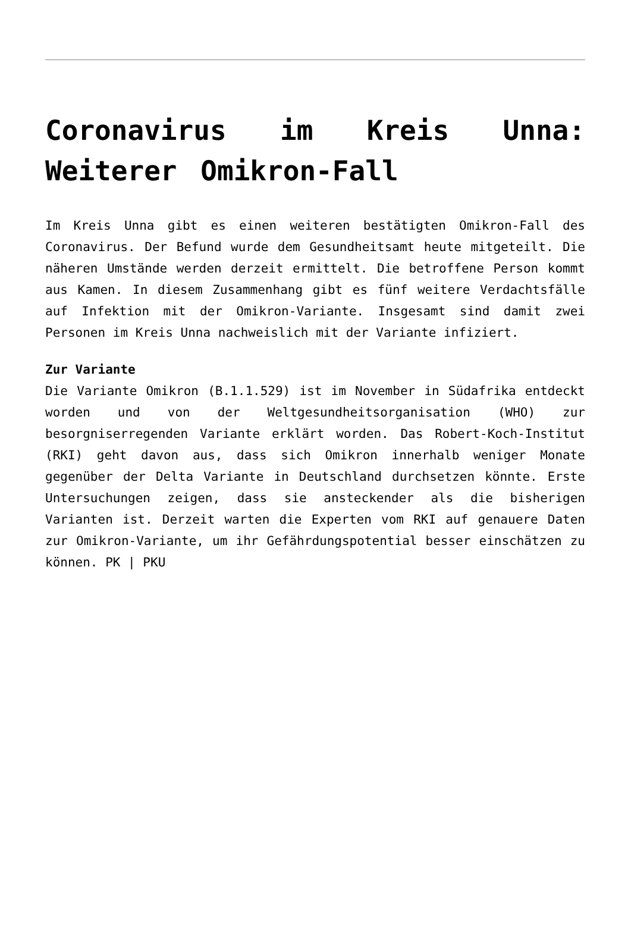Coronavirus im Kreis Unna: Weiterer Omikron-Fall
Im Kreis Unna gibt es einen weiteren bestätigten Omikron-Fall des Coronavirus. Der Befund wurde dem Gesundheitsamt heute mitgeteilt. Die näheren Umstände werden derzeit ermittelt. Die betroffene Person kommt aus Kamen. In diesem Zusammenhang gibt es fünf weitere Verdachtsfälle auf Infektion mit der Omikron-Variante. Insgesamt sind damit zwei Personen im Kreis Unna nachweislich mit der Variante infiziert.
Zur Variante
Die Variante Omikron (B.1.1.529) ist im November in Südafrika entdeckt worden und von der Weltgesundheitsorganisation (WHO) zur besorgniserregenden Variante erklärt worden. Das Robert-Koch-Institut (RKI) geht davon aus, dass sich Omikron innerhalb weniger Monate gegenüber der Delta Variante in Deutschland durchsetzen könnte. Erste Untersuchungen zeigen, dass sie ansteckender als die bisherigen Varianten ist. Derzeit warten die Experten vom RKI auf genauere Daten zur Omikron-Variante, um ihr Gefährdungspotential besser einschätzen zu können. PK | PKU